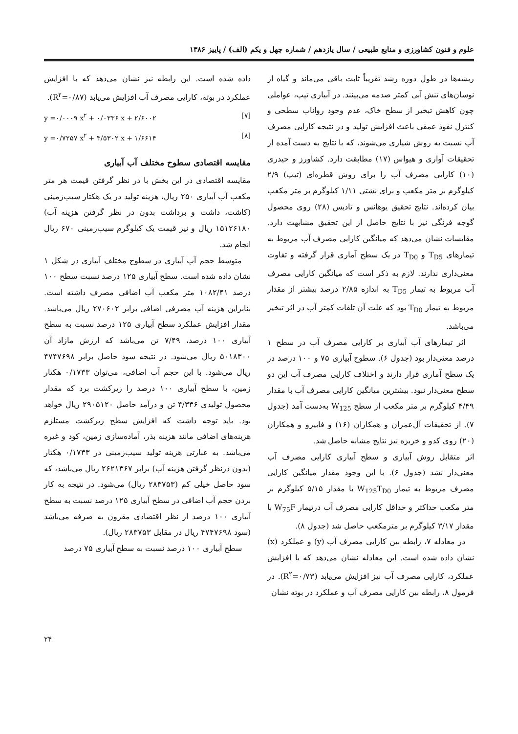علوم و فنون کشاورزی و منابع طبیعی / سال یازدهم / شماره چهل و یکم (الف) / پاییز ۱۳۸۶
ریشه‌ها در طول دوره رشد تقریباً ثابت باقی می‌ماند و گیاه از نوسان‌های تنش آبی کمتر صدمه می‌بینند. در آبیاری تیپ، عواملی چون کاهش تبخیر از سطح خاک، عدم وجود رواناب سطحی و کنترل نفوذ عمقی باعث افزایش تولید و در نتیجه کارایی مصرف آب نسبت به روش شیاری می‌شوند، که با نتایج به دست آمده از تحقیقات آواری و هیواس (۱۷) مطابقت دارد. کشاورز و حیدری (۱۰) کارایی مصرف آب را برای روش قطره‌ای (تیپ) ۲/۹ کیلوگرم بر متر مکعب و برای نشتی ۱/۱۱ کیلوگرم بر متر مکعب بیان کرده‌اند. نتایج تحقیق یوهانس و تادیس (۲۸) روی محصول گوجه فرنگی نیز با نتایج حاصل از این تحقیق مشابهت دارد. مقایسات نشان می‌دهد که میانگین کارایی مصرف آب مربوط به تیمارهای T<sub>D5</sub> و T<sub>D0</sub> در یک سطح آماری قرار گرفته و تفاوت معنی‌داری ندارند. لازم به ذکر است که میانگین کارایی مصرف آب مربوط به تیمار T<sub>D5</sub> به اندازه ۲/۸۵ درصد بیشتر از مقدار مربوط به تیمار T<sub>D0</sub> بود که علت آن تلفات کمتر آب در اثر تبخیر می‌باشد.
اثر تیمارهای آب آبیاری بر کارایی مصرف آب در سطح ۱ درصد معنی‌دار بود (جدول ۶). سطوح آبیاری ۷۵ و ۱۰۰ درصد در یک سطح آماری قرار دارند و اختلاف کارایی مصرف آب این دو سطح معنی‌دار نبود. بیشترین میانگین کارایی مصرف آب با مقدار ۴/۴۹ کیلوگرم بر متر مکعب از سطح W<sub>125</sub> به‌دست آمد (جدول ۷). از تحقیقات آل‌عمران و همکاران (۱۶) و فابیرو و همکاران (۲۰) روی کدو و خربزه نیز نتایج مشابه حاصل شد.
اثر متقابل روش آبیاری و سطح آبیاری کارایی مصرف آب معنی‌دار نشد (جدول ۶). با این وجود مقدار میانگین کارایی مصرف مربوط به تیمار W<sub>125</sub>T<sub>D0</sub> با مقدار ۵/۱۵ کیلوگرم بر متر مکعب حداکثر و حداقل کارایی مصرف آب درتیمار W<sub>75</sub>F با مقدار ۳/۱۷ کیلوگرم بر مترمکعب حاصل شد (جدول ۸).
در معادله ۷، رابطه بین کارایی مصرف آب (y) و عملکرد (x) نشان داده شده است. این معادله نشان می‌دهد که با افزایش عملکرد، کارایی مصرف آب نیز افزایش می‌یابد (R<sup>۲</sup>=۰/۷۳). در فرمول ۸، رابطه بین کارایی مصرف آب و عملکرد در بوته نشان
داده شده است. این رابطه نیز نشان می‌دهد که با افزایش عملکرد در بوته، کارایی مصرف آب افزایش می‌یابد (R<sup>۲</sup>=۰/۸۷).
y =۰/۰۰۰۹ x<sup>۲</sup> + ۰/۰۳۳۶ x + ۲/۶۰۰۲ [۷]
y =۰/۷۲۵۷ x<sup>۲</sup> + ۳/۵۳۰۲ x + ۱/۶۶۱۴ [۸]
مقایسه اقتصادی سطوح مختلف آب آبیاری
مقایسه اقتصادی در این بخش با در نظر گرفتن قیمت هر متر مکعب آب آبیاری ۲۵۰ ریال، هزینه تولید در یک هکتار سیب‌زمینی (کاشت، داشت و برداشت بدون در نظر گرفتن هزینه آب) ۱۵۱۲۶۱۸۰ ریال و نیز قیمت یک کیلوگرم سیب‌زمینی ۶۷۰ ریال انجام شد.
متوسط حجم آب آبیاری در سطوح مختلف آبیاری در شکل ۱ نشان داده شده است. سطح آبیاری ۱۲۵ درصد نسبت سطح ۱۰۰ درصد ۱۰۸۲/۴۱ متر مکعب آب اضافی مصرف داشته است. بنابراین هزینه آب مصرفی اضافی برابر ۲۷۰۶۰۲ ریال می‌باشد. مقدار افزایش عملکرد سطح آبیاری ۱۲۵ درصد نسبت به سطح آبیاری ۱۰۰ درصد، ۷/۴۹ تن می‌باشد که ارزش مازاد آن ۵۰۱۸۳۰۰ ریال می‌شود. در نتیجه سود حاصل برابر ۴۷۴۷۶۹۸ ریال می‌شود. با این حجم آب اضافی، می‌توان ۰/۱۷۳۳ هکتار زمین، با سطح آبیاری ۱۰۰ درصد را زیرکشت برد که مقدار محصول تولیدی ۴/۳۳۶ تن و درآمد حاصل ۲۹۰۵۱۲۰ ریال خواهد بود. باید توجه داشت که افزایش سطح زیرکشت مستلزم هزینه‌های اضافی مانند هزینه بذر، آماده‌سازی زمین، کود و غیره می‌باشد. به عبارتی هزینه تولید سیب‌زمینی در ۰/۱۷۳۳ هکتار (بدون درنظر گرفتن هزینه آب) برابر ۲۶۲۱۳۶۷ ریال می‌باشد، که سود حاصل خیلی کم (۲۸۳۷۵۳ ریال) می‌شود. در نتیجه به کار بردن حجم آب اضافی در سطح آبیاری ۱۲۵ درصد نسبت به سطح آبیاری ۱۰۰ درصد از نظر اقتصادی مقرون به صرفه می‌باشد (سود ۴۷۴۷۶۹۸ ریال در مقابل ۲۸۳۷۵۳ ریال).
سطح آبیاری ۱۰۰ درصد نسبت به سطح آبیاری ۷۵ درصد
۲۴